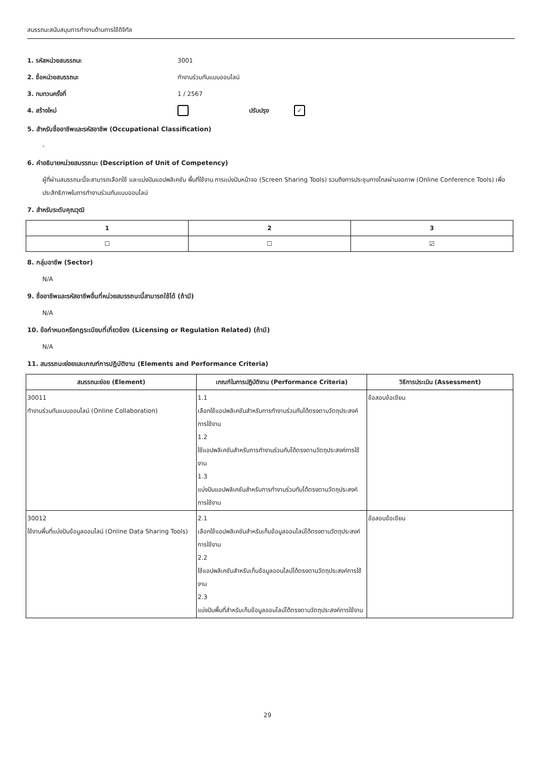สมรรถนะสนับสนุนการทำงานด้านการใช้ดิจิทัล
1. รหัสหน่วยสมรรถนะ 3001
2. ชื่อหน่วยสมรรถนะ ทำงานร่วมกันแบบออนไลน์
3. ทบทวนครั้งที่ 1 / 2567
4. สร้างใหม่ ปรับปรุง ✓
5. สำหรับชื่ออาชีพและรหัสอาชีพ (Occupational Classification)
-
6. คำอธิบายหน่วยสมรรถนะ (Description of Unit of Competency)
ผู้ที่ผ่านสมรรถนะนี้จะสามารถเลือกใช้ และแบ่งปันแอปพลิเคชัน พื้นที่ใช้งาน การแบ่งปันหน้าจอ (Screen Sharing Tools) รวมถึงการประชุมทางไกลผ่านจอภาพ (Online Conference Tools) เพื่อประสิทธิภาพในการทำงานร่วมกันแบบออนไลน์
7. สำหรับระดับคุณวุฒิ
| 1 | 2 | 3 |
| --- | --- | --- |
| ☐ | ☐ | ☑ |
8. กลุ่มอาชีพ (Sector)
N/A
9. ชื่ออาชีพและรหัสอาชีพอื่นที่หน่วยสมรรถนะนี้สามารถใช้ได้ (ถ้ามี)
N/A
10. ข้อกำหนดหรือกฎระเบียบที่เกี่ยวข้อง (Licensing or Regulation Related) (ถ้ามี)
N/A
11. สมรรถนะย่อยและเกณฑ์การปฏิบัติงาน (Elements and Performance Criteria)
| สมรรถนะย่อย (Element) | เกณฑ์ในการปฏิบัติงาน (Performance Criteria) | วิธีการประเมิน (Assessment) |
| --- | --- | --- |
| 30011 ทำงานร่วมกันแบบออนไลน์ (Online Collaboration) | 1.1 เลือกใช้แอปพลิเคชันสำหรับการทำงานร่วมกันได้ตรงตามวัตถุประสงค์การใช้งาน 1.2 ใช้แอปพลิเคชันสำหรับการทำงานร่วมกันได้ตรงตามวัตถุประสงค์การใช้งาน 1.3 แบ่งปันแอปพลิเคชันสำหรับการทำงานร่วมกันได้ตรงตามวัตถุประสงค์การใช้งาน | ข้อสอบข้อเขียน |
| 30012 ใช้งานพื้นที่แบ่งปันข้อมูลออนไลน์ (Online Data Sharing Tools) | 2.1 เลือกใช้แอปพลิเคชันสำหรับเก็บข้อมูลออนไลน์ได้ตรงตามวัตถุประสงค์การใช้งาน 2.2 ใช้แอปพลิเคชันสำหรับเก็บข้อมูลออนไลน์ได้ตรงตามวัตถุประสงค์การใช้งาน 2.3 แบ่งปันพื้นที่สำหรับเก็บข้อมูลออนไลน์ได้ตรงตามวัตถุประสงค์การใช้งาน | ข้อสอบข้อเขียน |
29